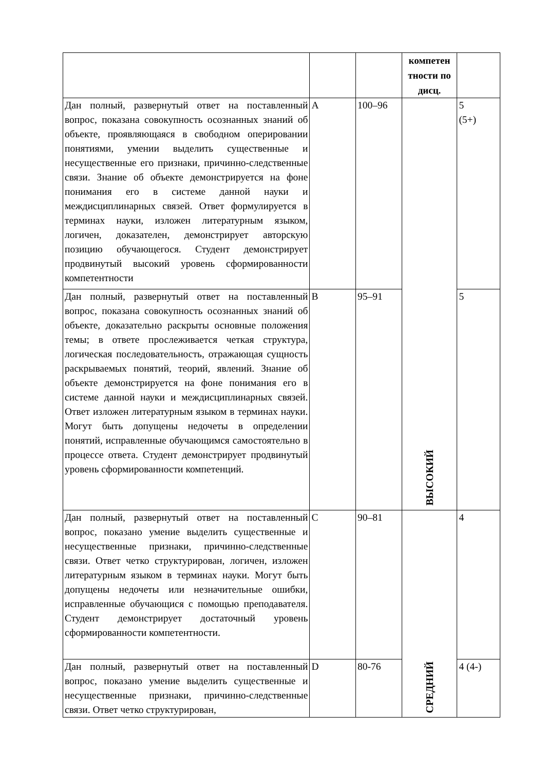| | | | компетен тности по дисц. | |
| Дан полный, развернутый ответ на поставленный вопрос, показана совокупность осознанных знаний об объекте, проявляющаяся в свободном оперировании понятиями, умении выделить существенные и несущественные его признаки, причинно-следственные связи. Знание об объекте демонстрируется на фоне понимания его в системе данной науки и междисциплинарных связей. Ответ формулируется в терминах науки, изложен литературным языком, логичен, доказателен, демонстрирует авторскую позицию обучающегося. Студент демонстрирует продвинутый высокий уровень сформированности компетентности | A | 100–96 | ВЫСОКИЙ | 5 (5+) |
| Дан полный, развернутый ответ на поставленный вопрос, показана совокупность осознанных знаний об объекте, доказательно раскрыты основные положения темы; в ответе прослеживается четкая структура, логическая последовательность, отражающая сущность раскрываемых понятий, теорий, явлений. Знание об объекте демонстрируется на фоне понимания его в системе данной науки и междисциплинарных связей. Ответ изложен литературным языком в терминах науки. Могут быть допущены недочеты в определении понятий, исправленные обучающимся самостоятельно в процессе ответа. Студент демонстрирует продвинутый уровень сформированности компетенций. | B | 95–91 | | 5 |
| Дан полный, развернутый ответ на поставленный вопрос, показано умение выделить существенные и несущественные признаки, причинно-следственные связи. Ответ четко структурирован, логичен, изложен литературным языком в терминах науки. Могут быть допущены недочеты или незначительные ошибки, исправленные обучающися с помощью преподавателя. Студент демонстрирует достаточный уровень сформированности компетентности. | C | 90–81 | СРЕДНИЙ | 4 |
| Дан полный, развернутый ответ на поставленный вопрос, показано умение выделить существенные и несущественные признаки, причинно-следственные связи. Ответ четко структурирован, | D | 80-76 | | 4 (4-) |